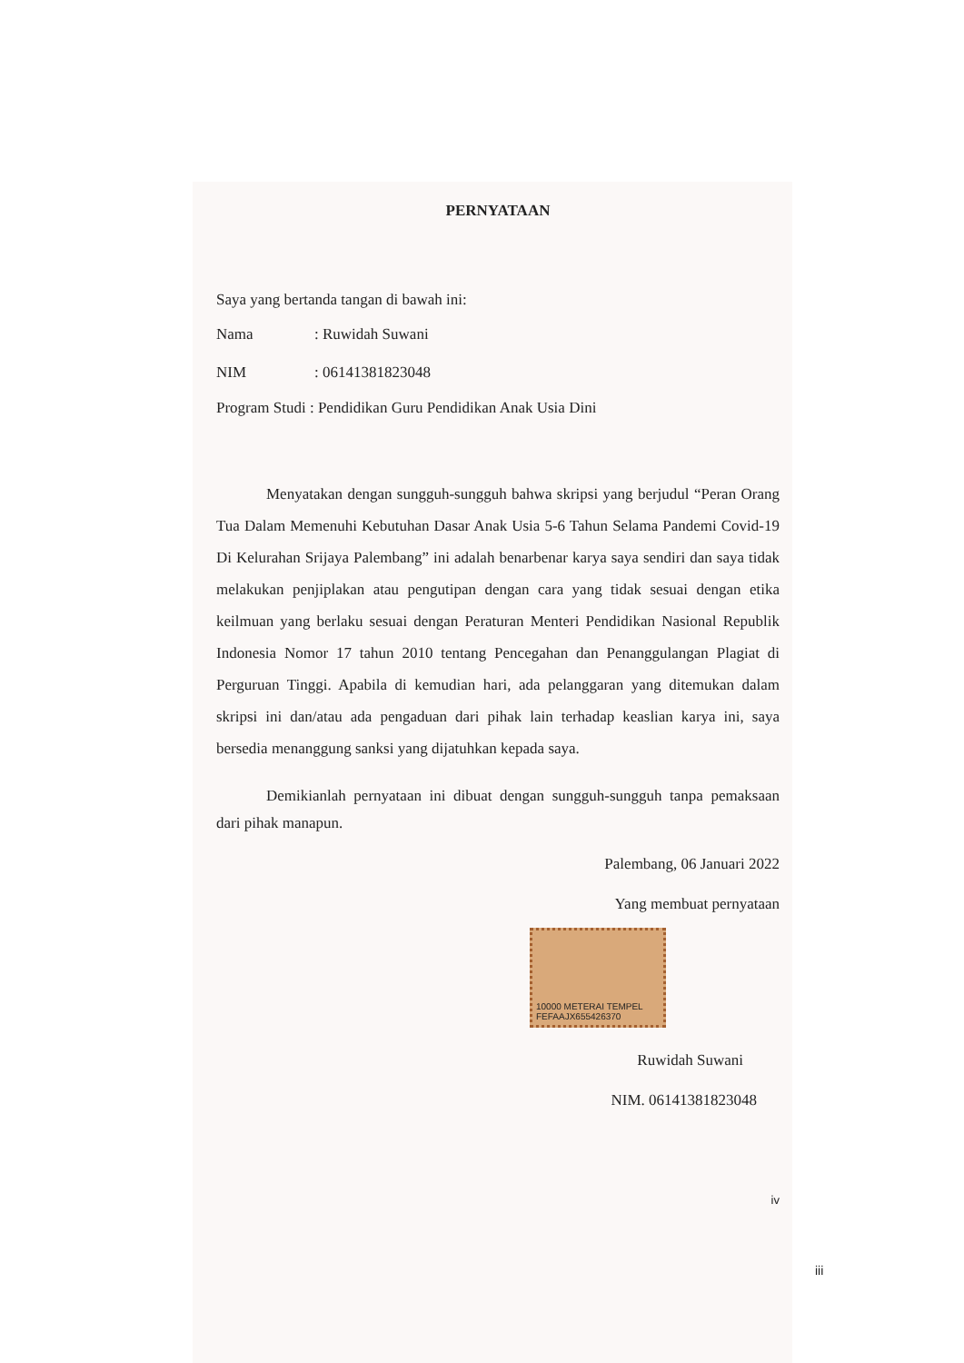PERNYATAAN
Saya yang bertanda tangan di bawah ini:
Nama: Ruwidah Suwani
NIM: 06141381823048
Program Studi : Pendidikan Guru Pendidikan Anak Usia Dini
Menyatakan dengan sungguh-sungguh bahwa skripsi yang berjudul “Peran Orang Tua Dalam Memenuhi Kebutuhan Dasar Anak Usia 5-6 Tahun Selama Pandemi Covid-19 Di Kelurahan Srijaya Palembang” ini adalah benarbenar karya saya sendiri dan saya tidak melakukan penjiplakan atau pengutipan dengan cara yang tidak sesuai dengan etika keilmuan yang berlaku sesuai dengan Peraturan Menteri Pendidikan Nasional Republik Indonesia Nomor 17 tahun 2010 tentang Pencegahan dan Penanggulangan Plagiat di Perguruan Tinggi. Apabila di kemudian hari, ada pelanggaran yang ditemukan dalam skripsi ini dan/atau ada pengaduan dari pihak lain terhadap keaslian karya ini, saya bersedia menanggung sanksi yang dijatuhkan kepada saya.
Demikianlah pernyataan ini dibuat dengan sungguh-sungguh tanpa pemaksaan dari pihak manapun.
Palembang, 06 Januari 2022
Yang membuat pernyataan
10000 METERAI TEMPEL FEFAAJX655426370
Ruwidah Suwani
NIM. 06141381823048
iv
iii